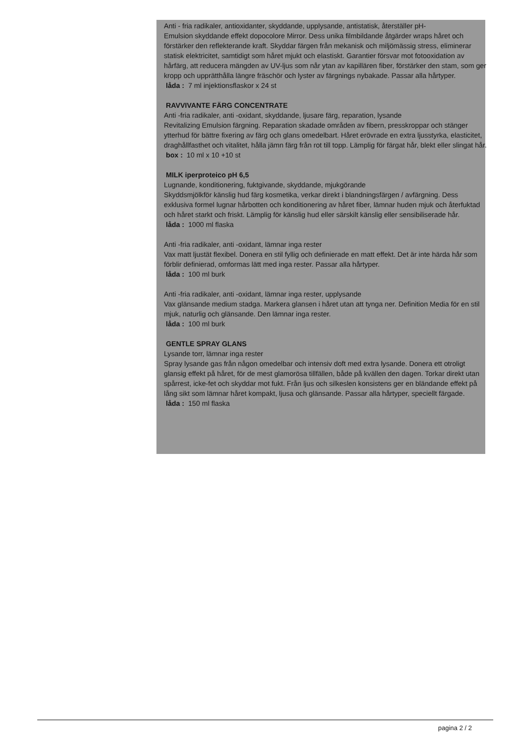Anti - fria radikaler, antioxidanter, skyddande, upplysande, antistatisk, återställer pH-
Emulsion skyddande effekt dopocolore Mirror. Dess unika filmbildande åtgärder wraps håret och förstärker den reflekterande kraft. Skyddar färgen från mekanisk och miljömässig stress, eliminerar statisk elektricitet, samtidigt som håret mjukt och elastiskt. Garantier försvar mot fotooxidation av hårfärg, att reducera mängden av UV-ljus som når ytan av kapillären fiber, förstärker den stam, som ger kropp och upprätthålla längre fräschör och lyster av färgnings nybakade. Passar alla hårtyper.
låda : 7 ml injektionsflaskor x 24 st
RAVVIVANTE FÄRG CONCENTRATE
Anti -fria radikaler, anti -oxidant, skyddande, ljusare färg, reparation, lysande
Revitalizing Emulsion färgning. Reparation skadade områden av fibern, presskroppar och stänger ytterhud för bättre fixering av färg och glans omedelbart. Håret erövrade en extra ljusstyrka, elasticitet, draghållfasthet och vitalitet, hålla jämn färg från rot till topp. Lämplig för färgat hår, blekt eller slingat hår.
box : 10 ml x 10 +10 st
MILK iperproteico pH 6,5
Lugnande, konditionering, fuktgivande, skyddande, mjukgörande
Skyddsmjölkför känslig hud färg kosmetika, verkar direkt i blandningsfärgen / avfärgning. Dess exklusiva formel lugnar hårbotten och konditionering av håret fiber, lämnar huden mjuk och återfuktad och håret starkt och friskt. Lämplig för känslig hud eller särskilt känslig eller sensibiliserade hår.
låda : 1000 ml flaska
Anti -fria radikaler, anti -oxidant, lämnar inga rester
Vax matt ljustät flexibel. Donera en stil fyllig och definierade en matt effekt. Det är inte härda hår som förblir definierad, omformas lätt med inga rester. Passar alla hårtyper.
låda : 100 ml burk
Anti -fria radikaler, anti -oxidant, lämnar inga rester, upplysande
Vax glänsande medium stadga. Markera glansen i håret utan att tynga ner. Definition Media för en stil mjuk, naturlig och glänsande. Den lämnar inga rester.
låda : 100 ml burk
GENTLE SPRAY GLANS
Lysande torr, lämnar inga rester
Spray lysande gas från någon omedelbar och intensiv doft med extra lysande. Donera ett otroligt glansig effekt på håret, för de mest glamorösa tillfällen, både på kvällen den dagen. Torkar direkt utan spårrest, icke-fet och skyddar mot fukt. Från ljus och silkeslen konsistens ger en bländande effekt på lång sikt som lämnar håret kompakt, ljusa och glänsande. Passar alla hårtyper, speciellt färgade.
låda : 150 ml flaska
pagina 2 / 2